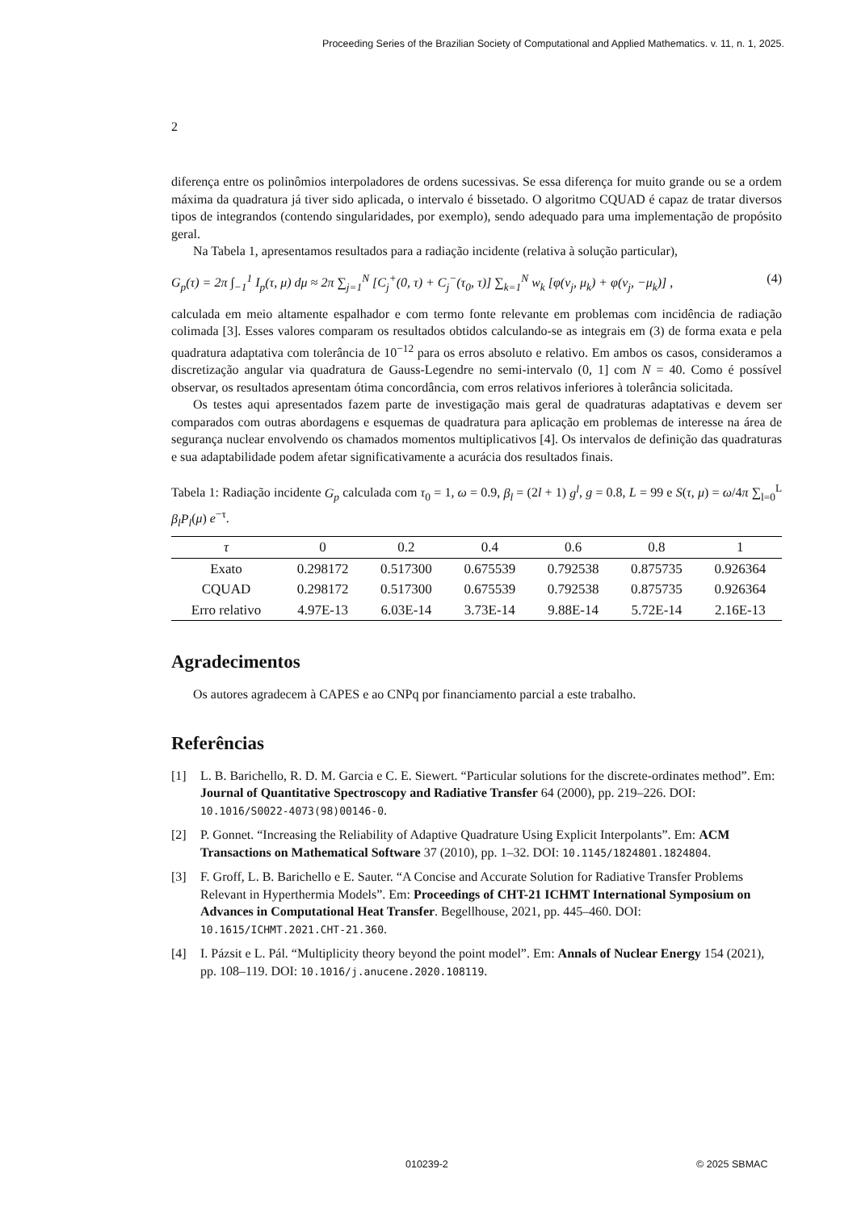Proceeding Series of the Brazilian Society of Computational and Applied Mathematics. v. 11, n. 1, 2025.
2
diferença entre os polinômios interpoladores de ordens sucessivas. Se essa diferença for muito grande ou se a ordem máxima da quadratura já tiver sido aplicada, o intervalo é bissetado. O algoritmo CQUAD é capaz de tratar diversos tipos de integrandos (contendo singularidades, por exemplo), sendo adequado para uma implementação de propósito geral.
Na Tabela 1, apresentamos resultados para a radiação incidente (relativa à solução particular),
G<sub>p</sub>(τ) = 2π ∫<sub>−1</sub><sup>1</sup> I<sub>p</sub>(τ, μ) dμ ≈ 2π ∑<sub>j=1</sub><sup>N</sup> [C<sub>j</sub><sup>+</sup>(0, τ) + C<sub>j</sub><sup>−</sup>(τ<sub>0</sub>, τ)] ∑<sub>k=1</sub><sup>N</sup> w<sub>k</sub> [φ(ν<sub>j</sub>, μ<sub>k</sub>) + φ(ν<sub>j</sub>, −μ<sub>k</sub>)] , (4)
calculada em meio altamente espalhador e com termo fonte relevante em problemas com incidência de radiação colimada [3]. Esses valores comparam os resultados obtidos calculando-se as integrais em (3) de forma exata e pela quadratura adaptativa com tolerância de 10<sup>−12</sup> para os erros absoluto e relativo. Em ambos os casos, consideramos a discretização angular via quadratura de Gauss-Legendre no semi-intervalo (0, 1] com N = 40. Como é possível observar, os resultados apresentam ótima concordância, com erros relativos inferiores à tolerância solicitada.
Os testes aqui apresentados fazem parte de investigação mais geral de quadraturas adaptativas e devem ser comparados com outras abordagens e esquemas de quadratura para aplicação em problemas de interesse na área de segurança nuclear envolvendo os chamados momentos multiplicativos [4]. Os intervalos de definição das quadraturas e sua adaptabilidade podem afetar significativamente a acurácia dos resultados finais.
Tabela 1: Radiação incidente G<sub>p</sub> calculada com τ<sub>0</sub> = 1, ω = 0.9, β<sub>l</sub> = (2l + 1) g<sup>l</sup>, g = 0.8, L = 99 e S(τ, μ) = ω/4π ∑<sub>l=0</sub><sup>L</sup> β<sub>l</sub>P<sub>l</sub>(μ) e<sup>−τ</sup>.
| τ | 0 | 0.2 | 0.4 | 0.6 | 0.8 | 1 |
| --- | --- | --- | --- | --- | --- | --- |
| Exato | 0.298172 | 0.517300 | 0.675539 | 0.792538 | 0.875735 | 0.926364 |
| CQUAD | 0.298172 | 0.517300 | 0.675539 | 0.792538 | 0.875735 | 0.926364 |
| Erro relativo | 4.97E-13 | 6.03E-14 | 3.73E-14 | 9.88E-14 | 5.72E-14 | 2.16E-13 |
Agradecimentos
Os autores agradecem à CAPES e ao CNPq por financiamento parcial a este trabalho.
Referências
[1] L. B. Barichello, R. D. M. Garcia e C. E. Siewert. “Particular solutions for the discrete-ordinates method”. Em: Journal of Quantitative Spectroscopy and Radiative Transfer 64 (2000), pp. 219–226. DOI: 10.1016/S0022-4073(98)00146-0.
[2] P. Gonnet. “Increasing the Reliability of Adaptive Quadrature Using Explicit Interpolants”. Em: ACM Transactions on Mathematical Software 37 (2010), pp. 1–32. DOI: 10.1145/1824801.1824804.
[3] F. Groff, L. B. Barichello e E. Sauter. “A Concise and Accurate Solution for Radiative Transfer Problems Relevant in Hyperthermia Models”. Em: Proceedings of CHT-21 ICHMT International Symposium on Advances in Computational Heat Transfer. Begellhouse, 2021, pp. 445–460. DOI: 10.1615/ICHMT.2021.CHT-21.360.
[4] I. Pázsit e L. Pál. “Multiplicity theory beyond the point model”. Em: Annals of Nuclear Energy 154 (2021), pp. 108–119. DOI: 10.1016/j.anucene.2020.108119.
010239-2 © 2025 SBMAC